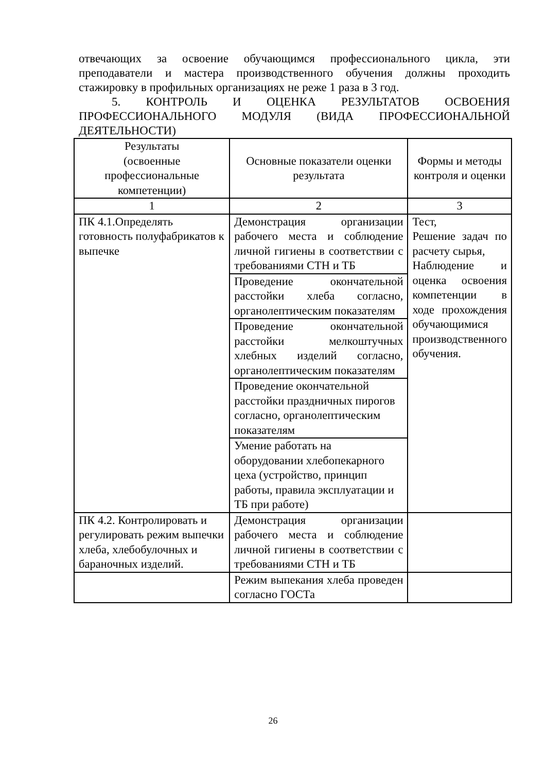отвечающих за освоение обучающимся профессионального цикла, эти преподаватели и мастера производственного обучения должны проходить стажировку в профильных организациях не реже 1 раза в 3 год.
5. КОНТРОЛЬ И ОЦЕНКА РЕЗУЛЬТАТОВ ОСВОЕНИЯ ПРОФЕССИОНАЛЬНОГО МОДУЛЯ (ВИДА ПРОФЕССИОНАЛЬНОЙ ДЕЯТЕЛЬНОСТИ)
| Результаты (освоенные профессиональные компетенции) | Основные показатели оценки результата | Формы и методы контроля и оценки |
| --- | --- | --- |
| 1 | 2 | 3 |
| ПК 4.1.Определять готовность полуфабрикатов к выпечке | Демонстрация организации рабочего места и соблюдение личной гигиены в соответствии с требованиями СТН и ТБ | Тест, Решение задач по расчету сырья, Наблюдение и оценка освоения компетенции в ходе прохождения обучающимися производственного обучения. |
| | Проведение окончательной расстойки хлеба согласно, органолептическим показателям | |
| | Проведение окончательной расстойки мелкоштучных хлебных изделий согласно, органолептическим показателям | |
| | Проведение окончательной расстойки праздничных пирогов согласно, органолептическим показателям | |
| | Умение работать на оборудовании хлебопекарного цеха (устройство, принцип работы, правила эксплуатации и ТБ при работе) | |
| ПК 4.2. Контролировать и регулировать режим выпечки хлеба, хлебобулочных и бараночных изделий. | Демонстрация организации рабочего места и соблюдение личной гигиены в соответствии с требованиями СТН и ТБ | |
| | Режим выпекания хлеба проведен согласно ГОСТа | |
26